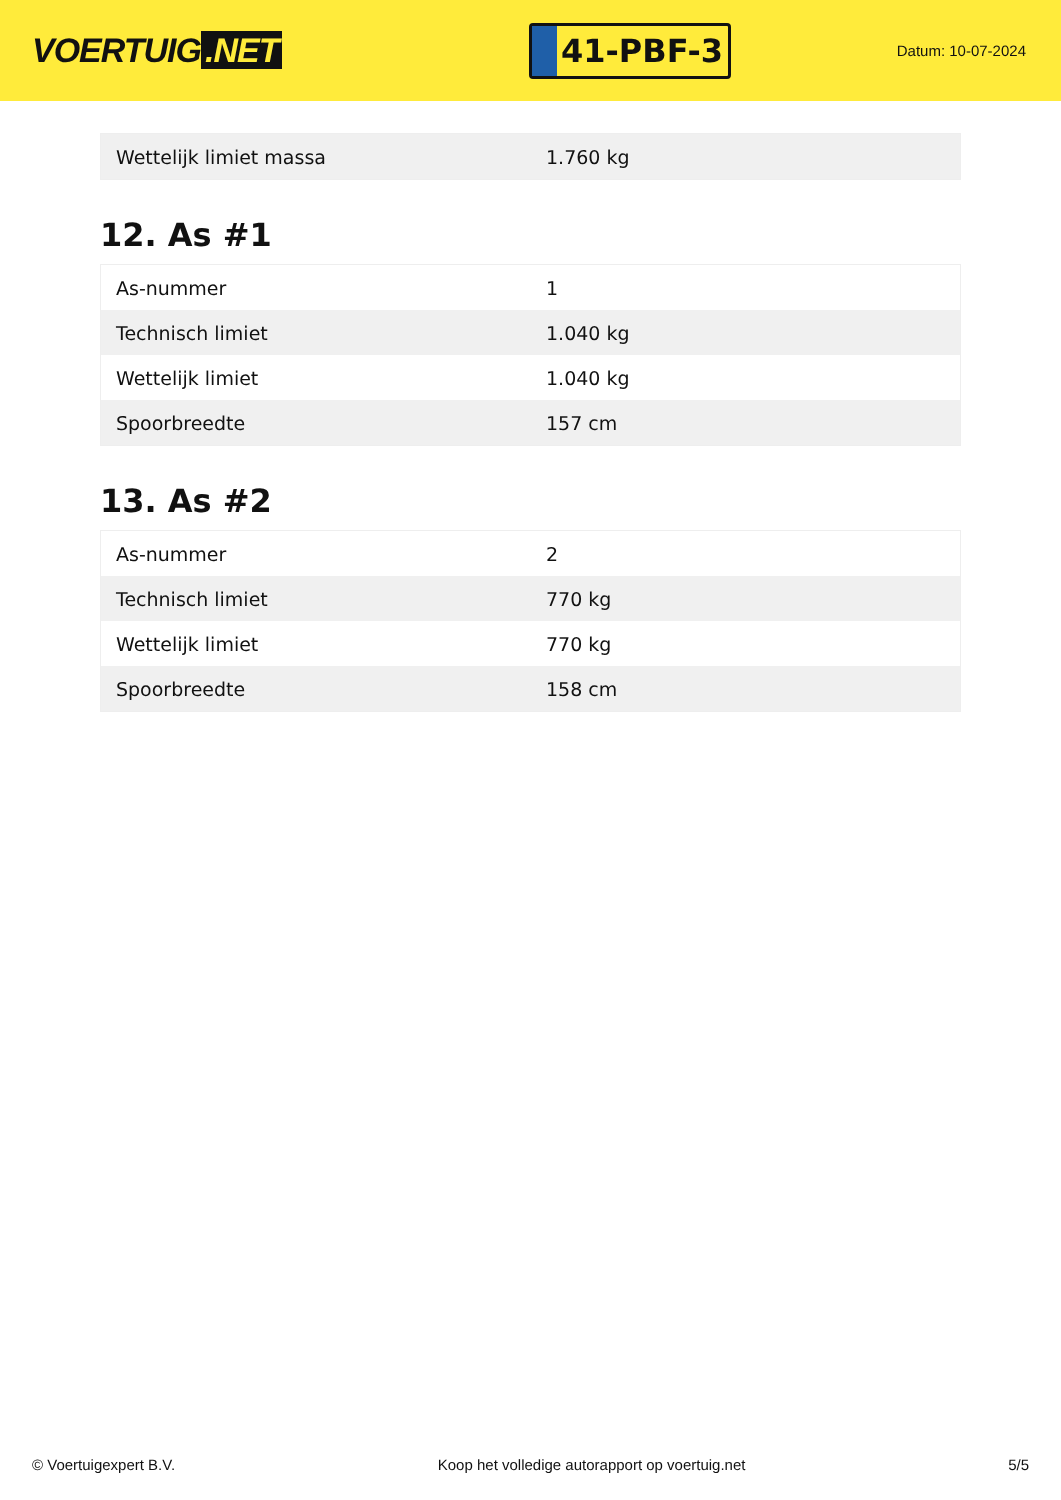VOERTUIG.NET
41-PBF-3
Datum: 10-07-2024
| Wettelijk limiet massa | 1.760 kg |
12. As #1
| As-nummer | 1 |
| Technisch limiet | 1.040 kg |
| Wettelijk limiet | 1.040 kg |
| Spoorbreedte | 157 cm |
13. As #2
| As-nummer | 2 |
| Technisch limiet | 770 kg |
| Wettelijk limiet | 770 kg |
| Spoorbreedte | 158 cm |
© Voertuigexpert B.V. Koop het volledige autorapport op voertuig.net 5/5